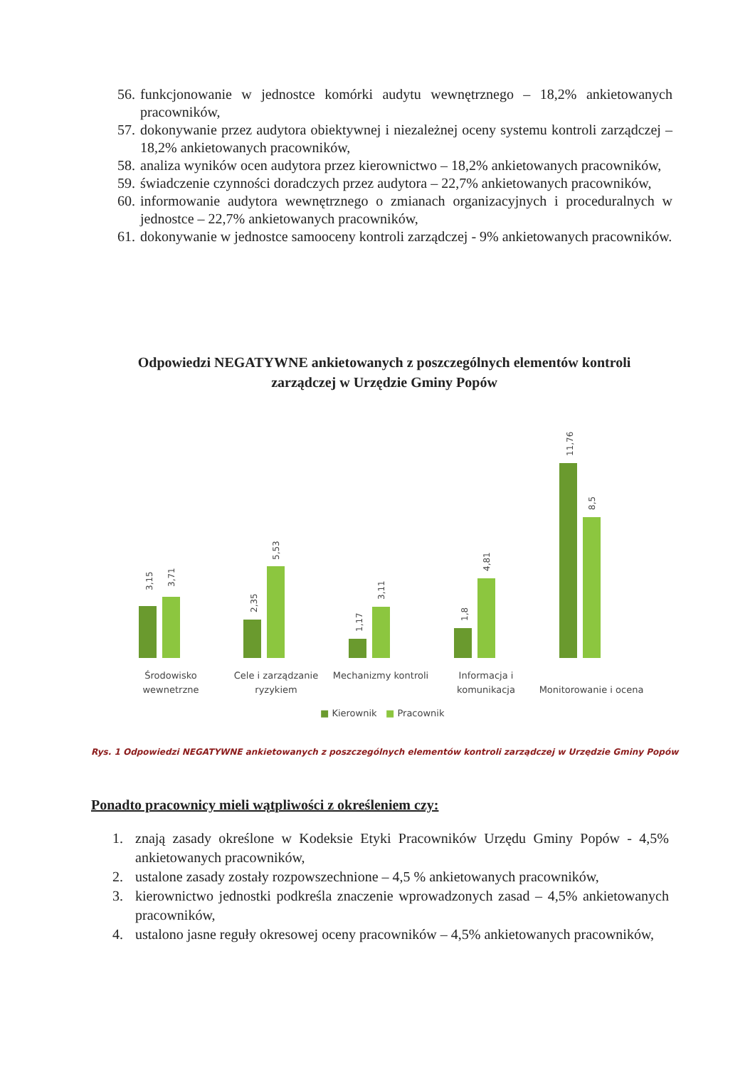56. funkcjonowanie w jednostce komórki audytu wewnętrznego – 18,2% ankietowanych pracowników,
57. dokonywanie przez audytora obiektywnej i niezależnej oceny systemu kontroli zarządczej – 18,2% ankietowanych pracowników,
58. analiza wyników ocen audytora przez kierownictwo – 18,2% ankietowanych pracowników,
59. świadczenie czynności doradczych przez audytora – 22,7% ankietowanych pracowników,
60. informowanie audytora wewnętrznego o zmianach organizacyjnych i proceduralnych w jednostce – 22,7% ankietowanych pracowników,
61. dokonywanie w jednostce samooceny kontroli zarządczej - 9% ankietowanych pracowników.
Odpowiedzi NEGATYWNE ankietowanych z poszczególnych elementów kontroli zarządczej w Urzędzie Gminy Popów
3,15 3,71 2,35
5,53
1,17
3,11
1,8
4,81
11,76
8,5
Środowisko wewnetrzne
Cele i zarządzanie ryzykiem
Mechanizmy kontroli
Informacja i komunikacja
Monitorowanie i ocena
■ Kierownik ■ Pracownik
Rys. 1 Odpowiedzi NEGATYWNE ankietowanych z poszczególnych elementów kontroli zarządczej w Urzędzie Gminy Popów
Ponadto pracownicy mieli wątpliwości z określeniem czy:
1. znają zasady określone w Kodeksie Etyki Pracowników Urzędu Gminy Popów - 4,5% ankietowanych pracowników,
2. ustalone zasady zostały rozpowszechnione – 4,5 % ankietowanych pracowników,
3. kierownictwo jednostki podkreśla znaczenie wprowadzonych zasad – 4,5% ankietowanych pracowników,
4. ustalono jasne reguły okresowej oceny pracowników – 4,5% ankietowanych pracowników,